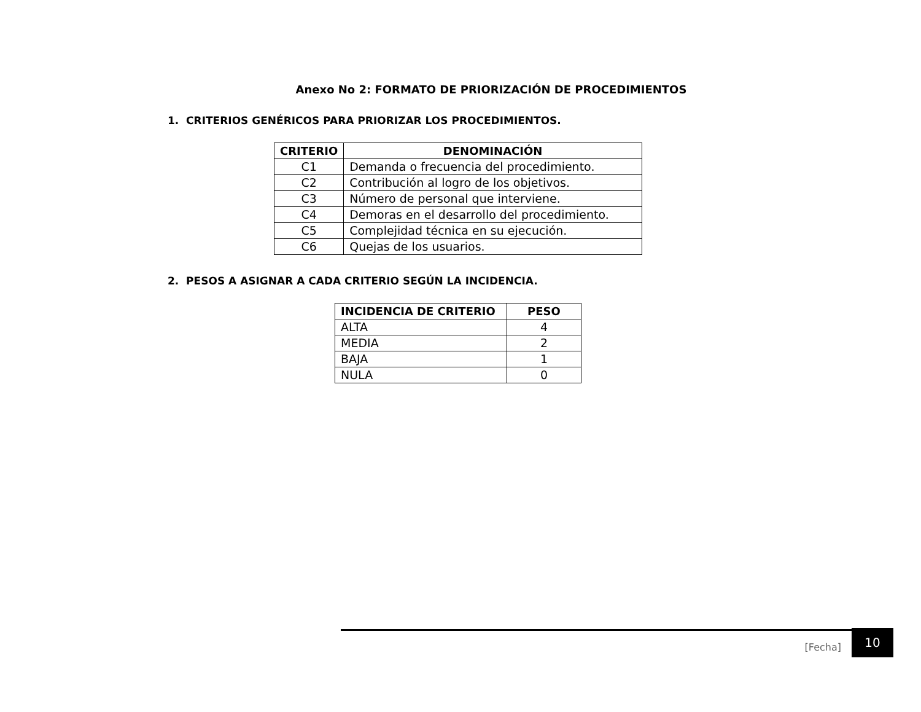Anexo No 2: FORMATO DE PRIORIZACIÓN DE PROCEDIMIENTOS
1. CRITERIOS GENÉRICOS PARA PRIORIZAR LOS PROCEDIMIENTOS.
| CRITERIO | DENOMINACIÓN |
| --- | --- |
| C1 | Demanda o frecuencia del procedimiento. |
| C2 | Contribución al logro de los objetivos. |
| C3 | Número de personal que interviene. |
| C4 | Demoras en el desarrollo del procedimiento. |
| C5 | Complejidad técnica en su ejecución. |
| C6 | Quejas de los usuarios. |
2. PESOS A ASIGNAR A CADA CRITERIO SEGÚN LA INCIDENCIA.
| INCIDENCIA DE CRITERIO | PESO |
| --- | --- |
| ALTA | 4 |
| MEDIA | 2 |
| BAJA | 1 |
| NULA | 0 |
[Fecha] 10